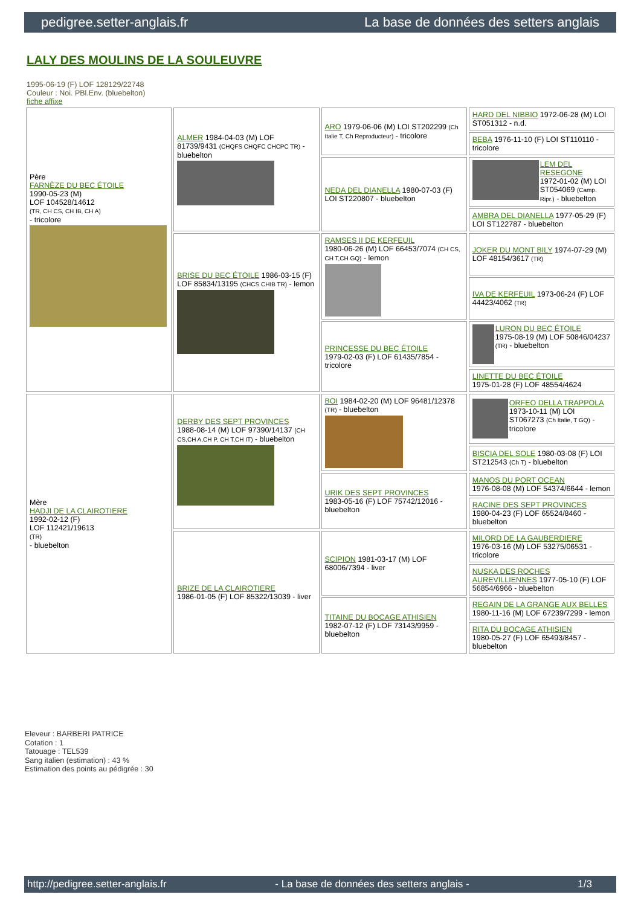pedigree.setter-anglais.fr La base de données des setters anglais
LALY DES MOULINS DE LA SOULEUVRE
1995-06-19 (F) LOF 128129/22748
Couleur : Noi. PBl.Env. (bluebelton)
fiche affixe
| Père FARNÈZE DU BEC ÉTOILE 1990-05-23 (M) LOF 104528/14612 (TR, CH CS, CH IB, CH A) - tricolore | ALMER 1984-04-03 (M) LOF 81739/9431 (CHQFS CHQFC CHCPC TR) - bluebelton | ARO 1979-06-06 (M) LOI ST202299 (Ch Italie T, Ch Reproducteur) - tricolore | HARD DEL NIBBIO 1972-06-28 (M) LOI ST051312 - n.d. |
| | | | BEBA 1976-11-10 (F) LOI ST110110 - tricolore |
| | | NEDA DEL DIANELLA 1980-07-03 (F) LOI ST220807 - bluebelton | LEM DEL RESEGONE 1972-01-02 (M) LOI ST054069 (Camp. Ripr.) - bluebelton |
| | | | AMBRA DEL DIANELLA 1977-05-29 (F) LOI ST122787 - bluebelton |
| | BRISE DU BEC ÉTOILE 1986-03-15 (F) LOF 85834/13195 (CHCS CHIB TR) - lemon | RAMSES II DE KERFEUIL 1980-06-26 (M) LOF 66453/7074 (CH CS, CH T,CH GQ) - lemon | JOKER DU MONT BILY 1974-07-29 (M) LOF 48154/3617 (TR) |
| | | | IVA DE KERFEUIL 1973-06-24 (F) LOF 44423/4062 (TR) |
| | | PRINCESSE DU BEC ÉTOILE 1979-02-03 (F) LOF 61435/7854 - tricolore | LURON DU BEC ÉTOILE 1975-08-19 (M) LOF 50846/04237 (TR) - bluebelton |
| | | | LINETTE DU BEC ÉTOILE 1975-01-28 (F) LOF 48554/4624 |
| Mère HADJI DE LA CLAIROTIERE 1992-02-12 (F) LOF 112421/19613 (TR) - bluebelton | DERBY DES SEPT PROVINCES 1988-08-14 (M) LOF 97390/14137 (CH CS,CH A,CH P, CH T,CH IT) - bluebelton | BOI 1984-02-20 (M) LOF 96481/12378 (TR) - bluebelton | ORFEO DELLA TRAPPOLA 1973-10-11 (M) LOI ST067273 (Ch Italie, T GQ) - tricolore |
| | | | BISCIA DEL SOLE 1980-03-08 (F) LOI ST212543 (Ch T) - bluebelton |
| | | URIK DES SEPT PROVINCES 1983-05-16 (F) LOF 75742/12016 - bluebelton | MANOS DU PORT OCEAN 1976-08-08 (M) LOF 54374/6644 - lemon |
| | | | RACINE DES SEPT PROVINCES 1980-04-23 (F) LOF 65524/8460 - bluebelton |
| | BRIZE DE LA CLAIROTIERE 1986-01-05 (F) LOF 85322/13039 - liver | SCIPION 1981-03-17 (M) LOF 68006/7394 - liver | MILORD DE LA GAUBERDIERE 1976-03-16 (M) LOF 53275/06531 - tricolore |
| | | | NUSKA DES ROCHES AUREVILLIENNES 1977-05-10 (F) LOF 56854/6966 - bluebelton |
| | | TITAINE DU BOCAGE ATHISIEN 1982-07-12 (F) LOF 73143/9959 - bluebelton | REGAIN DE LA GRANGE AUX BELLES 1980-11-16 (M) LOF 67239/7299 - lemon |
| | | | RITA DU BOCAGE ATHISIEN 1980-05-27 (F) LOF 65493/8457 - bluebelton |
Eleveur : BARBERI PATRICE
Cotation : 1
Tatouage : TEL539
Sang italien (estimation) : 43 %
Estimation des points au pédigrée : 30
http://pedigree.setter-anglais.fr - La base de données des setters anglais - 1/3